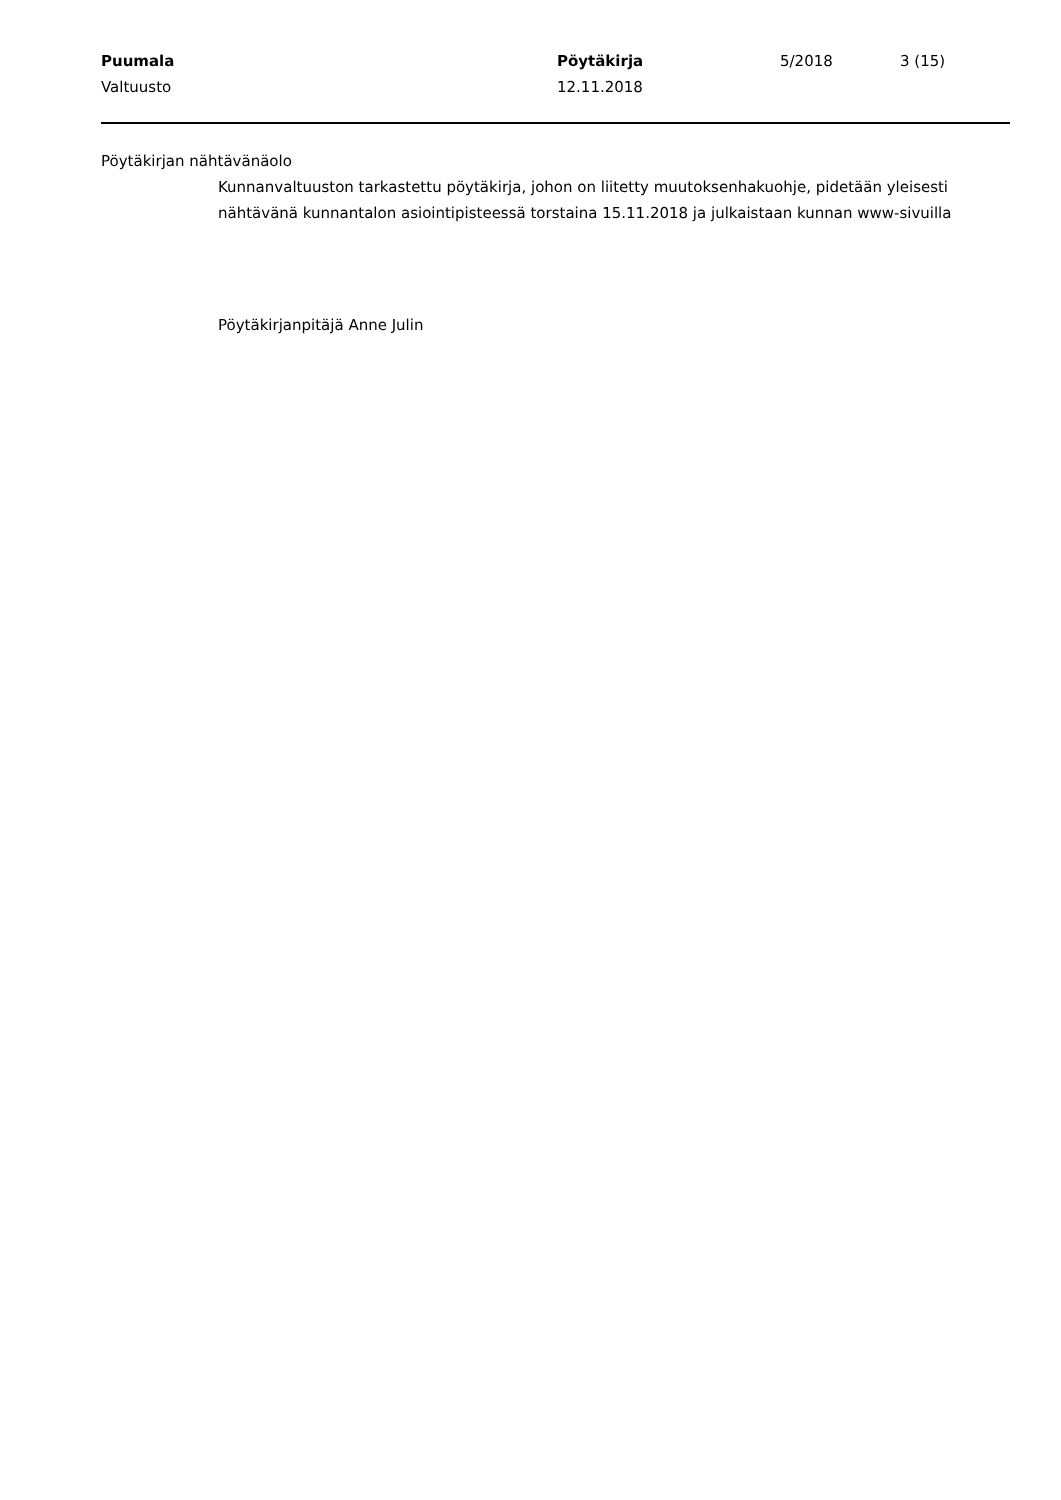Puumala Pöytäkirja 5/2018 3 (15)
Valtuusto 12.11.2018
Pöytäkirjan nähtävänäolo
Kunnanvaltuuston tarkastettu pöytäkirja, johon on liitetty muutoksenhakuohje, pidetään yleisesti nähtävänä kunnantalon asiointipisteessä torstaina 15.11.2018 ja julkaistaan kunnan www-sivuilla
Pöytäkirjanpitäjä Anne Julin